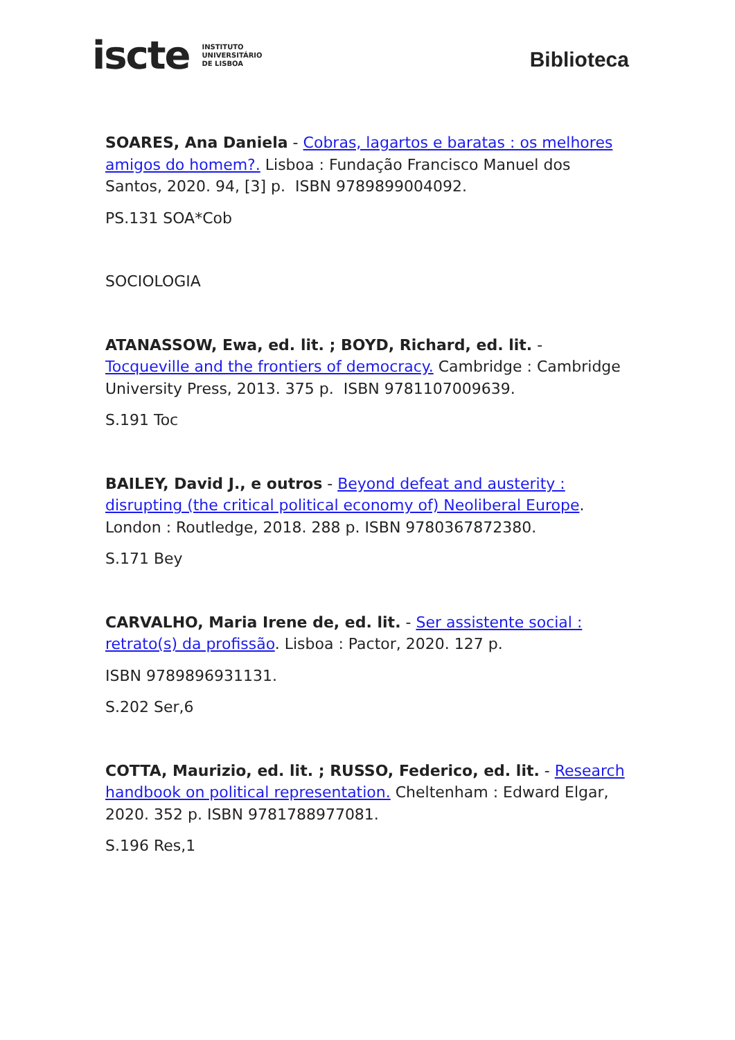iscte INSTITUTO
UNIVERSITÁRIO
DE LISBOA
Biblioteca
SOARES, Ana Daniela - Cobras, lagartos e baratas : os melhores amigos do homem?. Lisboa : Fundação Francisco Manuel dos Santos, 2020. 94, [3] p. ISBN 9789899004092.
PS.131 SOA*Cob
SOCIOLOGIA
ATANASSOW, Ewa, ed. lit. ; BOYD, Richard, ed. lit. - Tocqueville and the frontiers of democracy. Cambridge : Cambridge University Press, 2013. 375 p. ISBN 9781107009639.
S.191 Toc
BAILEY, David J., e outros - Beyond defeat and austerity : disrupting (the critical political economy of) Neoliberal Europe. London : Routledge, 2018. 288 p. ISBN 9780367872380.
S.171 Bey
CARVALHO, Maria Irene de, ed. lit. - Ser assistente social : retrato(s) da profissão. Lisboa : Pactor, 2020. 127 p.
ISBN 9789896931131.
S.202 Ser,6
COTTA, Maurizio, ed. lit. ; RUSSO, Federico, ed. lit. - Research handbook on political representation. Cheltenham : Edward Elgar, 2020. 352 p. ISBN 9781788977081.
S.196 Res,1